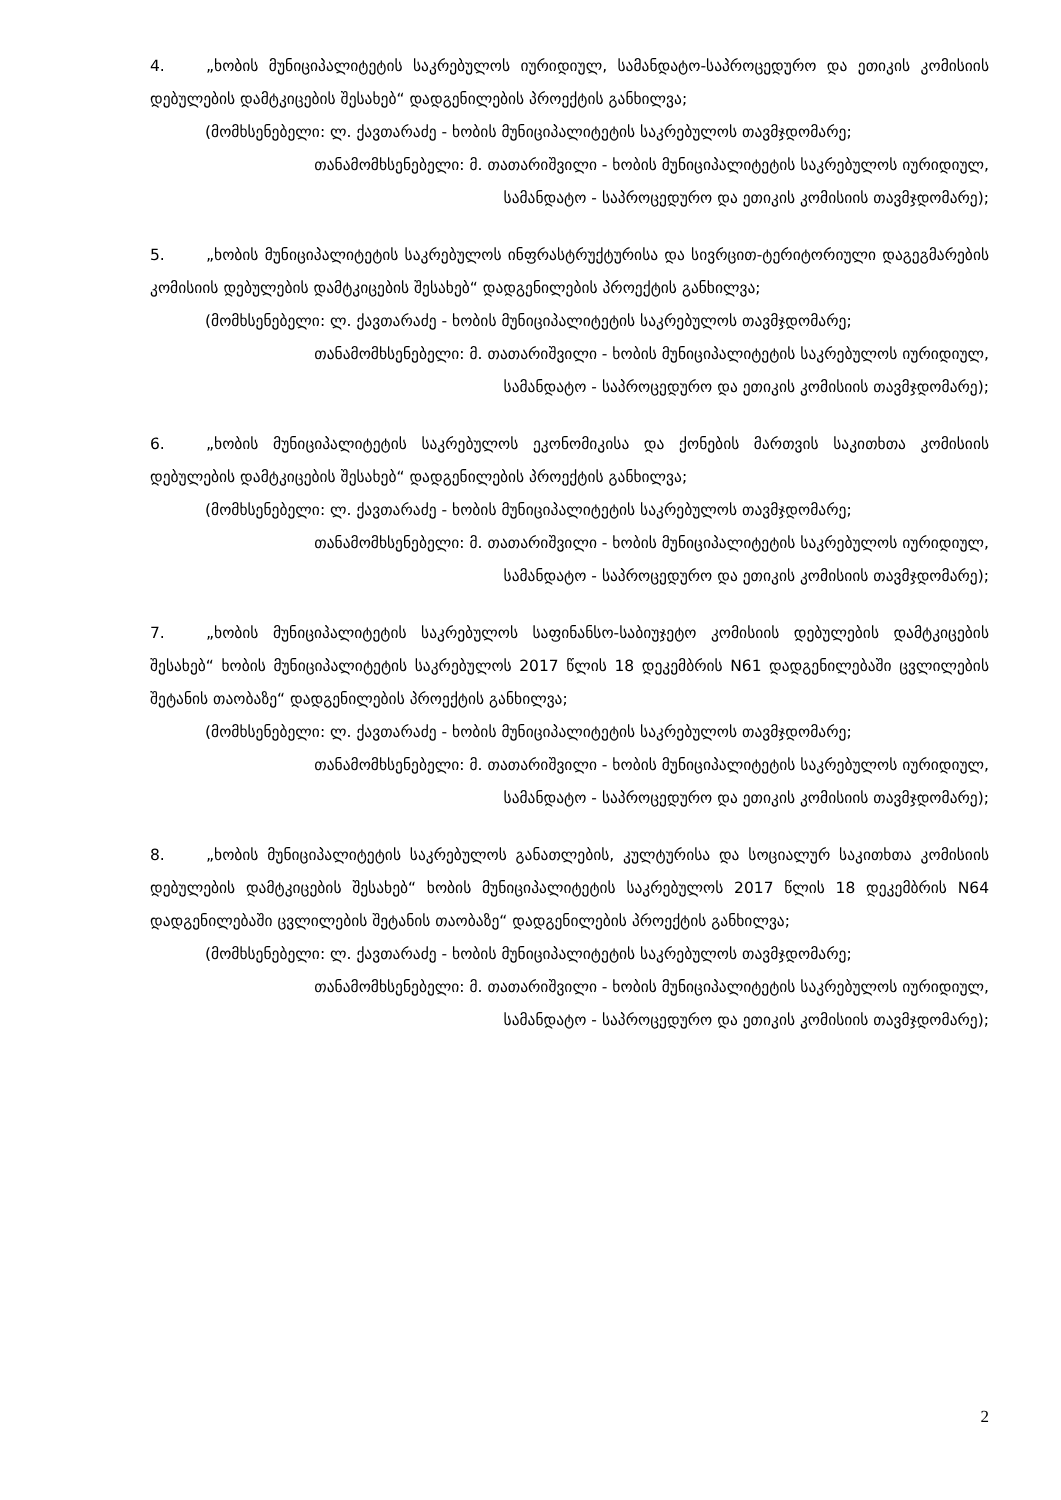4. „ხობის მუნიციპალიტეტის საკრებულოს იურიდიულ, სამანდატო-საპროცედურო და ეთიკის კომისიის დებულების დამტკიცების შესახებ“ დადგენილების პროექტის განხილვა;
(მომხსენებელი: ლ. ქავთარაძე - ხობის მუნიციპალიტეტის საკრებულოს თავმჯდომარე;
თანამომხსენებელი: მ. თათარიშვილი - ხობის მუნიციპალიტეტის საკრებულოს იურიდიულ,
სამანდატო - საპროცედურო და ეთიკის კომისიის თავმჯდომარე);
5. „ხობის მუნიციპალიტეტის საკრებულოს ინფრასტრუქტურისა და სივრცით-ტერიტორიული დაგეგმარების კომისიის დებულების დამტკიცების შესახებ“ დადგენილების პროექტის განხილვა;
(მომხსენებელი: ლ. ქავთარაძე - ხობის მუნიციპალიტეტის საკრებულოს თავმჯდომარე;
თანამომხსენებელი: მ. თათარიშვილი - ხობის მუნიციპალიტეტის საკრებულოს იურიდიულ,
სამანდატო - საპროცედურო და ეთიკის კომისიის თავმჯდომარე);
6. „ხობის მუნიციპალიტეტის საკრებულოს ეკონომიკისა და ქონების მართვის საკითხთა კომისიის დებულების დამტკიცების შესახებ“ დადგენილების პროექტის განხილვა;
(მომხსენებელი: ლ. ქავთარაძე - ხობის მუნიციპალიტეტის საკრებულოს თავმჯდომარე;
თანამომხსენებელი: მ. თათარიშვილი - ხობის მუნიციპალიტეტის საკრებულოს იურიდიულ,
სამანდატო - საპროცედურო და ეთიკის კომისიის თავმჯდომარე);
7. „ხობის მუნიციპალიტეტის საკრებულოს საფინანსო-საბიუჯეტო კომისიის დებულების დამტკიცების შესახებ“ ხობის მუნიციპალიტეტის საკრებულოს 2017 წლის 18 დეკემბრის N61 დადგენილებაში ცვლილების შეტანის თაობაზე“ დადგენილების პროექტის განხილვა;
(მომხსენებელი: ლ. ქავთარაძე - ხობის მუნიციპალიტეტის საკრებულოს თავმჯდომარე;
თანამომხსენებელი: მ. თათარიშვილი - ხობის მუნიციპალიტეტის საკრებულოს იურიდიულ,
სამანდატო - საპროცედურო და ეთიკის კომისიის თავმჯდომარე);
8. „ხობის მუნიციპალიტეტის საკრებულოს განათლების, კულტურისა და სოციალურ საკითხთა კომისიის დებულების დამტკიცების შესახებ“ ხობის მუნიციპალიტეტის საკრებულოს 2017 წლის 18 დეკემბრის N64 დადგენილებაში ცვლილების შეტანის თაობაზე“ დადგენილების პროექტის განხილვა;
(მომხსენებელი: ლ. ქავთარაძე - ხობის მუნიციპალიტეტის საკრებულოს თავმჯდომარე;
თანამომხსენებელი: მ. თათარიშვილი - ხობის მუნიციპალიტეტის საკრებულოს იურიდიულ,
სამანდატო - საპროცედურო და ეთიკის კომისიის თავმჯდომარე);
2